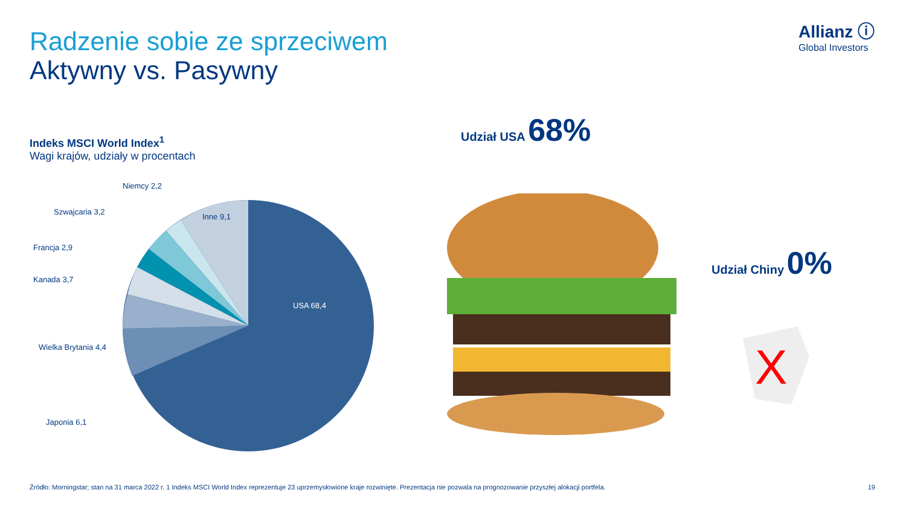Radzenie sobie ze sprzeciwem
Aktywny vs. Pasywny
Allianz ⓘ
Global Investors
Indeks MSCI World Index<sup>1</sup>
Wagi krajów, udziały w procentach
Niemcy 2,2
Szwajcaria 3,2
Inne 9,1
Francja 2,9
Kanada 3,7
USA 68,4
Wielka Brytania 4,4
Japonia 6,1
Udział USA 68%
Udział Chiny 0%
X
Źródło: Morningstar; stan na 31 marca 2022 r. 1 Indeks MSCI World Index reprezentuje 23 uprzemysłowione kraje rozwinięte. Prezentacja nie pozwala na prognozowanie przyszłej alokacji portfela. 19